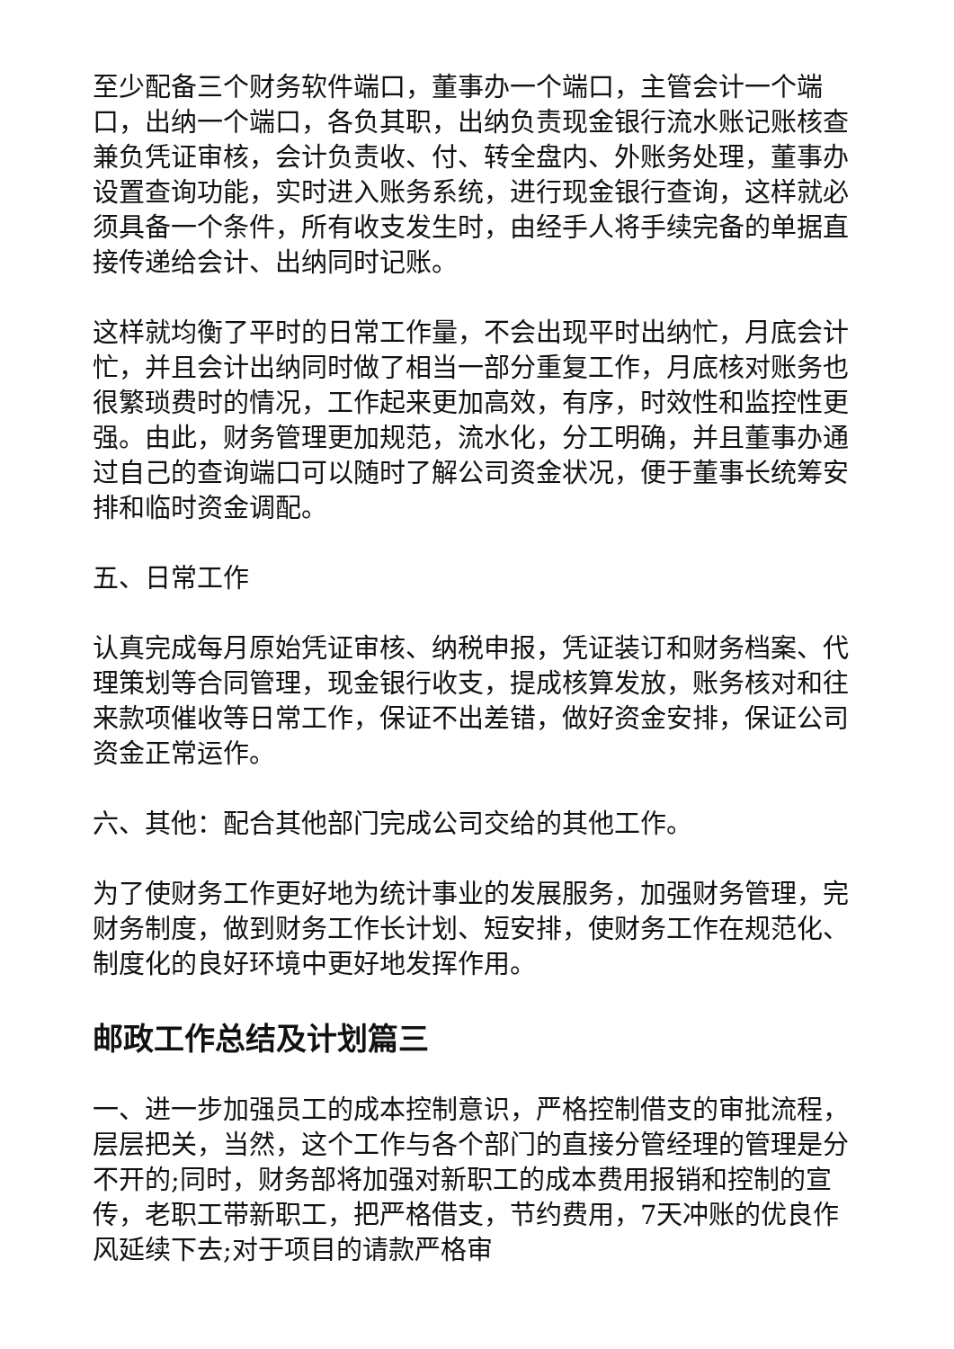至少配备三个财务软件端口，董事办一个端口，主管会计一个端口，出纳一个端口，各负其职，出纳负责现金银行流水账记账核查兼负凭证审核，会计负责收、付、转全盘内、外账务处理，董事办设置查询功能，实时进入账务系统，进行现金银行查询，这样就必须具备一个条件，所有收支发生时，由经手人将手续完备的单据直接传递给会计、出纳同时记账。
这样就均衡了平时的日常工作量，不会出现平时出纳忙，月底会计忙，并且会计出纳同时做了相当一部分重复工作，月底核对账务也很繁琐费时的情况，工作起来更加高效，有序，时效性和监控性更强。由此，财务管理更加规范，流水化，分工明确，并且董事办通过自己的查询端口可以随时了解公司资金状况，便于董事长统筹安排和临时资金调配。
五、日常工作
认真完成每月原始凭证审核、纳税申报，凭证装订和财务档案、代理策划等合同管理，现金银行收支，提成核算发放，账务核对和往来款项催收等日常工作，保证不出差错，做好资金安排，保证公司资金正常运作。
六、其他：配合其他部门完成公司交给的其他工作。
为了使财务工作更好地为统计事业的发展服务，加强财务管理，完财务制度，做到财务工作长计划、短安排，使财务工作在规范化、制度化的良好环境中更好地发挥作用。
邮政工作总结及计划篇三
一、进一步加强员工的成本控制意识，严格控制借支的审批流程，层层把关，当然，这个工作与各个部门的直接分管经理的管理是分不开的;同时，财务部将加强对新职工的成本费用报销和控制的宣传，老职工带新职工，把严格借支，节约费用，7天冲账的优良作风延续下去;对于项目的请款严格审